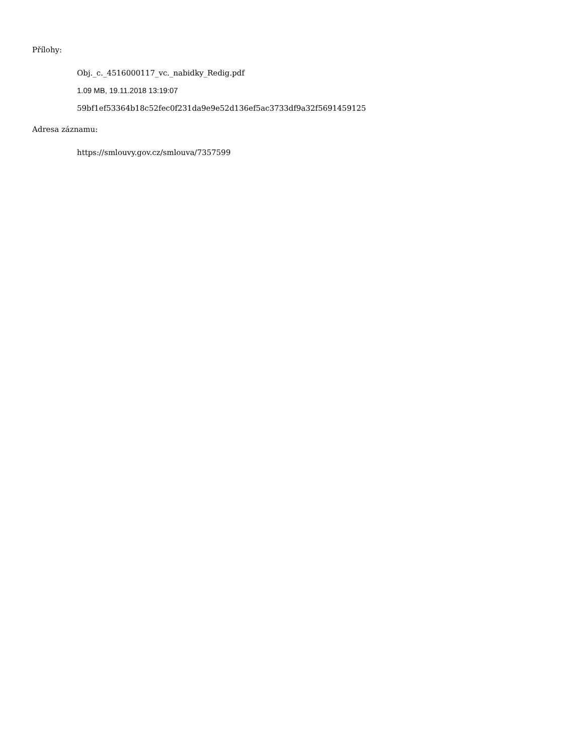Přílohy:
Obj._c._4516000117_vc._nabidky_Redig.pdf
1.09 MB, 19.11.2018 13:19:07
59bf1ef53364b18c52fec0f231da9e9e52d136ef5ac3733df9a32f5691459125
Adresa záznamu:
https://smlouvy.gov.cz/smlouva/7357599